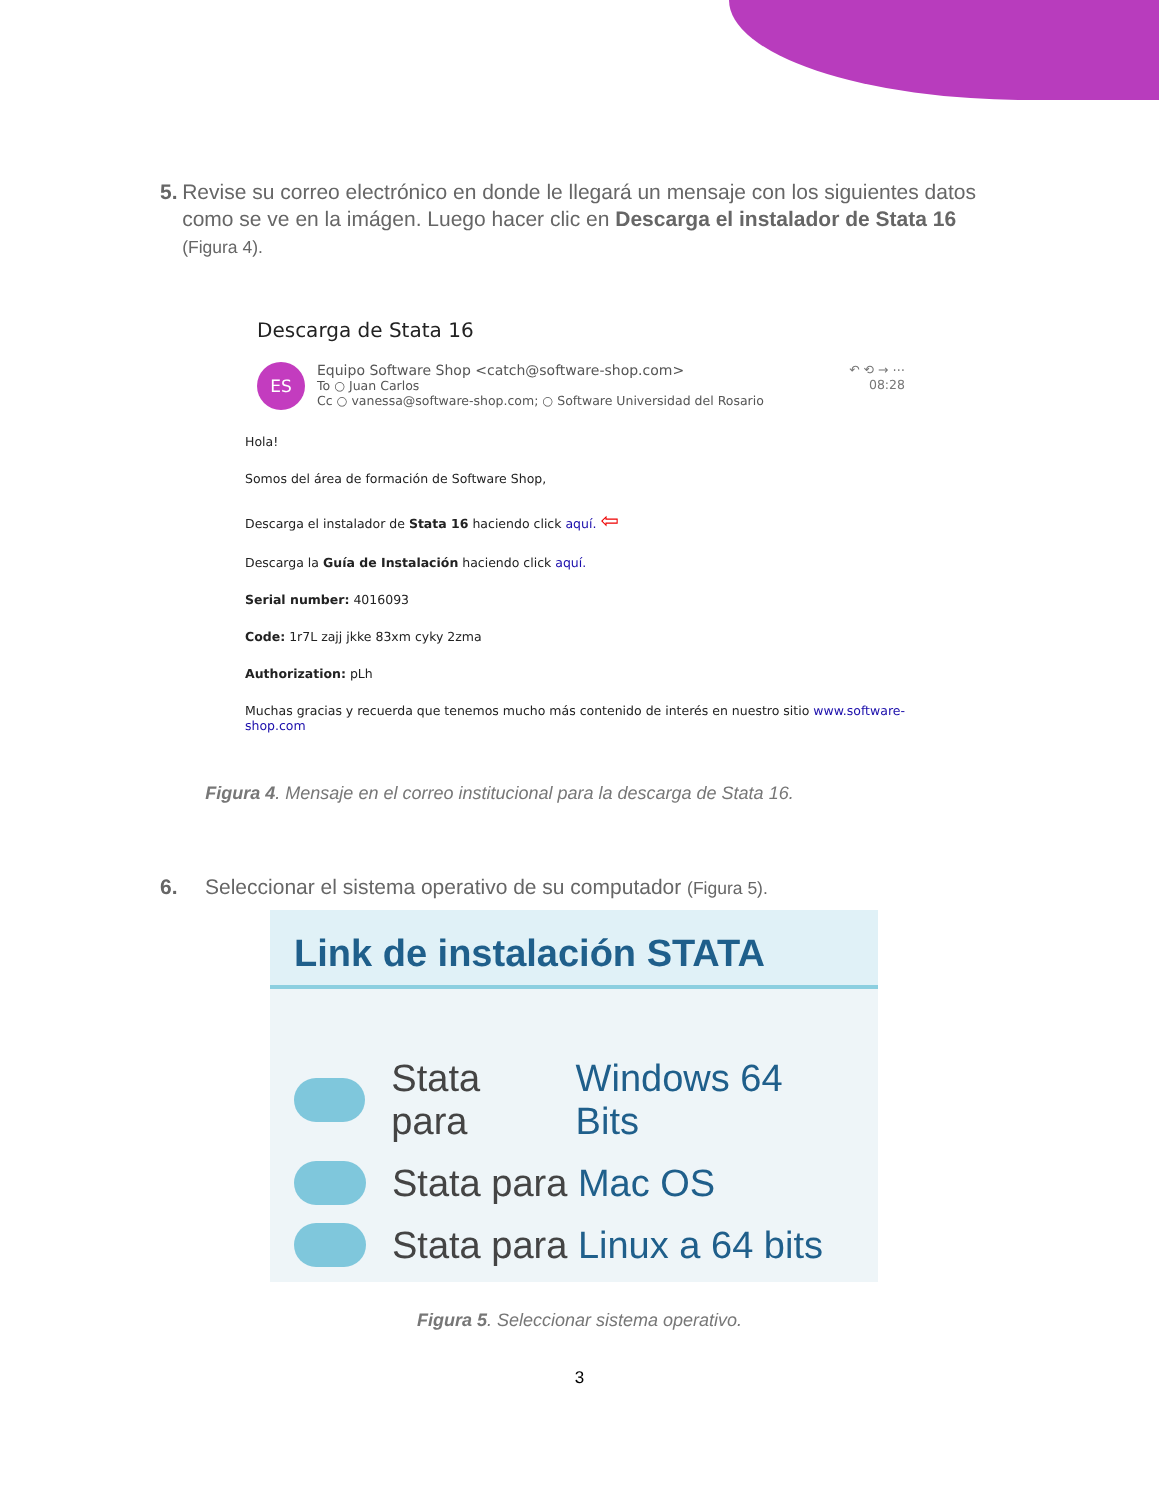5. Revise su correo electrónico en donde le llegará un mensaje con los siguientes datos como se ve en la imágen. Luego hacer clic en Descarga el instalador de Stata 16 (Figura 4).
Descarga de Stata 16
ES
Equipo Software Shop <catch@software-shop.com>
To ○ Juan Carlos
Cc ○ vanessa@software-shop.com; ○ Software Universidad del Rosario
↶ ⟲ → ⋯
08:28
Hola!
Somos del área de formación de Software Shop,
Descarga el instalador de Stata 16 haciendo click aquí. ⇦
Descarga la Guía de Instalación haciendo click aquí.
Serial number: 4016093
Code: 1r7L zajj jkke 83xm cyky 2zma
Authorization: pLh
Muchas gracias y recuerda que tenemos mucho más contenido de interés en nuestro sitio www.software-shop.com
Figura 4. Mensaje en el correo institucional para la descarga de Stata 16.
6. Seleccionar el sistema operativo de su computador (Figura 5).
Link de instalación STATA
Stata para Windows 64 Bits
Stata para Mac OS
Stata para Linux a 64 bits
Figura 5. Seleccionar sistema operativo.
3